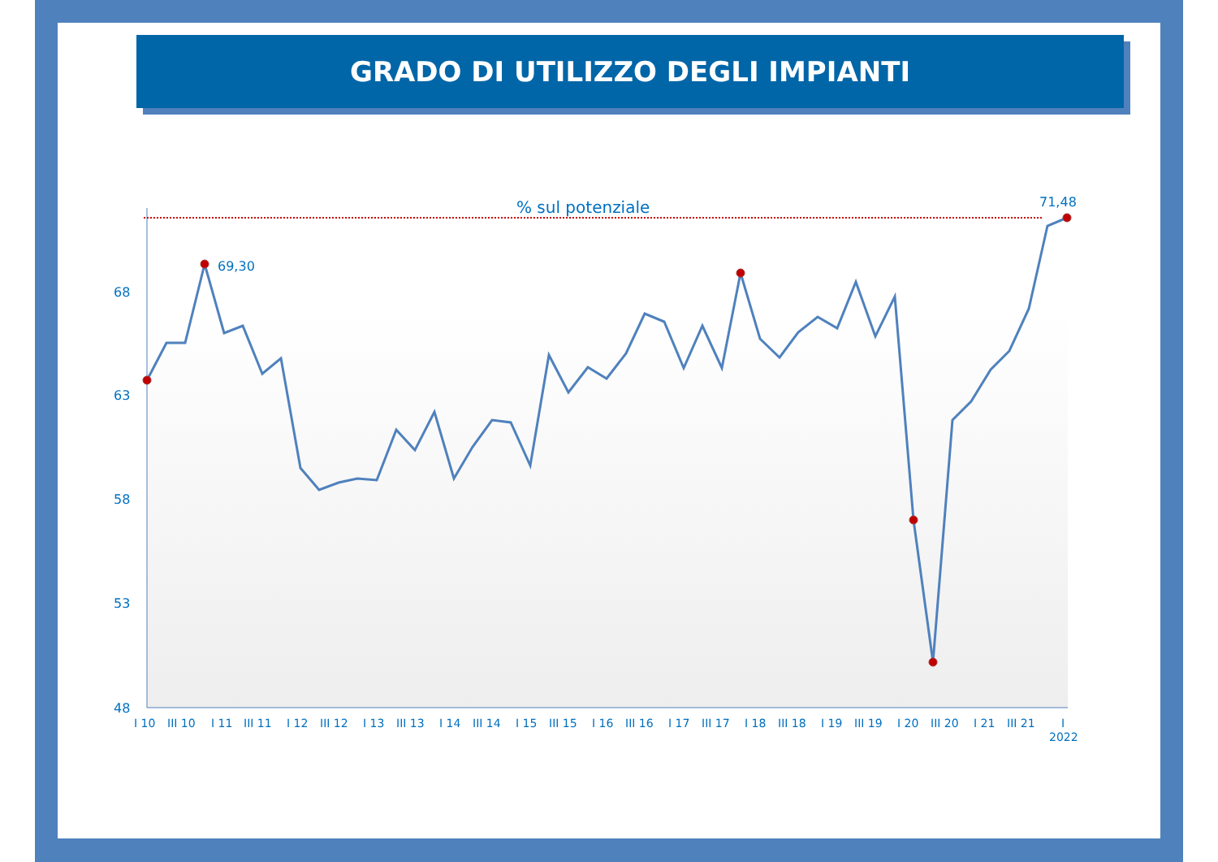GRADO DI UTILIZZO DEGLI IMPIANTI
% sul potenziale
71,48
69,30
68
63
58
53
48
I 10
III 10
I 11
III 11
I 12
III 12
I 13
III 13
I 14
III 14
I 15
III 15
I 16
III 16
I 17
III 17
I 18
III 18
I 19
III 19
I 20
III 20
I 21
III 21
I
2022